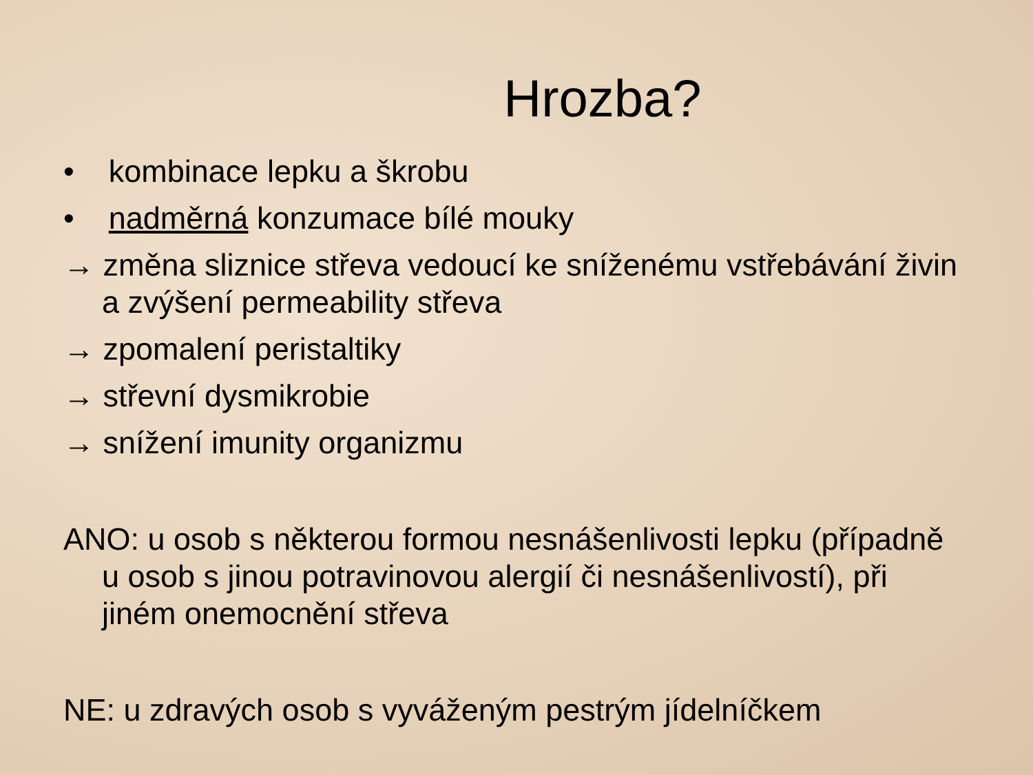Hrozba?
• kombinace lepku a škrobu
• nadměrná konzumace bílé mouky
→ změna sliznice střeva vedoucí ke sníženému vstřebávání živin a zvýšení permeability střeva
→ zpomalení peristaltiky
→ střevní dysmikrobie
→ snížení imunity organizmu
ANO: u osob s některou formou nesnášenlivosti lepku (případně u osob s jinou potravinovou alergií či nesnášenlivostí), při jiném onemocnění střeva
NE: u zdravých osob s vyváženým pestrým jídelníčkem